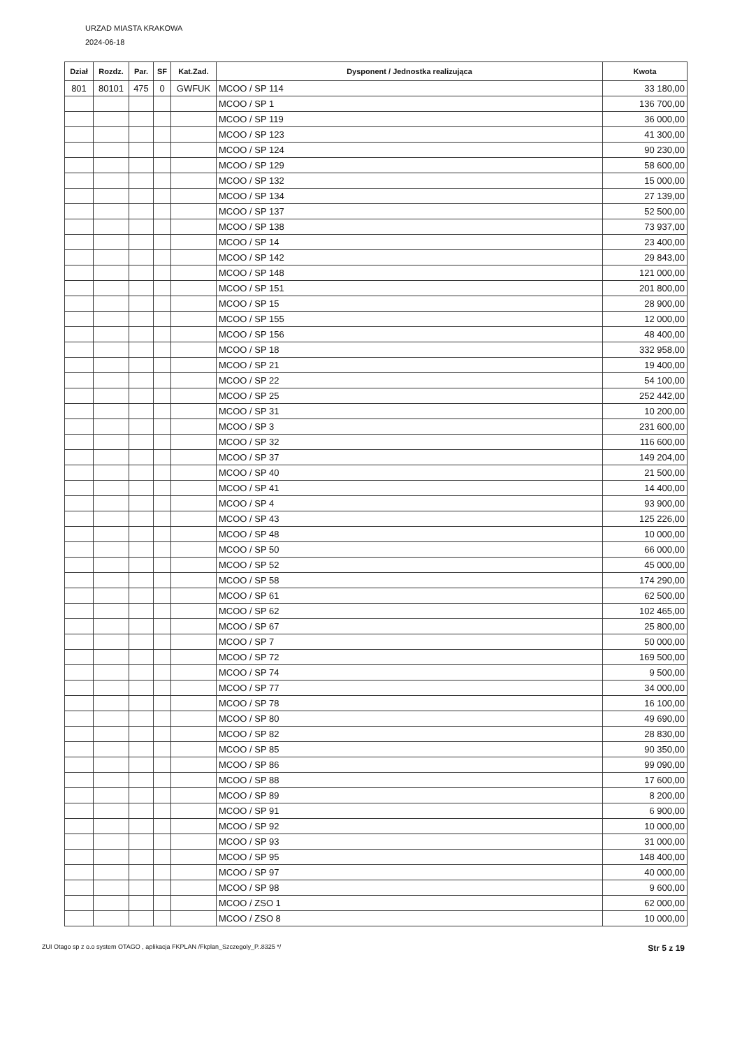URZAD MIASTA KRAKOWA
2024-06-18
| Dział | Rozdz. | Par. | SF | Kat.Zad. | Dysponent / Jednostka realizująca | Kwota |
| --- | --- | --- | --- | --- | --- | --- |
| 801 | 80101 | 475 | 0 | GWFUK | MCOO / SP 114 | 33 180,00 |
| | | | | | MCOO / SP 1 | 136 700,00 |
| | | | | | MCOO / SP 119 | 36 000,00 |
| | | | | | MCOO / SP 123 | 41 300,00 |
| | | | | | MCOO / SP 124 | 90 230,00 |
| | | | | | MCOO / SP 129 | 58 600,00 |
| | | | | | MCOO / SP 132 | 15 000,00 |
| | | | | | MCOO / SP 134 | 27 139,00 |
| | | | | | MCOO / SP 137 | 52 500,00 |
| | | | | | MCOO / SP 138 | 73 937,00 |
| | | | | | MCOO / SP 14 | 23 400,00 |
| | | | | | MCOO / SP 142 | 29 843,00 |
| | | | | | MCOO / SP 148 | 121 000,00 |
| | | | | | MCOO / SP 151 | 201 800,00 |
| | | | | | MCOO / SP 15 | 28 900,00 |
| | | | | | MCOO / SP 155 | 12 000,00 |
| | | | | | MCOO / SP 156 | 48 400,00 |
| | | | | | MCOO / SP 18 | 332 958,00 |
| | | | | | MCOO / SP 21 | 19 400,00 |
| | | | | | MCOO / SP 22 | 54 100,00 |
| | | | | | MCOO / SP 25 | 252 442,00 |
| | | | | | MCOO / SP 31 | 10 200,00 |
| | | | | | MCOO / SP 3 | 231 600,00 |
| | | | | | MCOO / SP 32 | 116 600,00 |
| | | | | | MCOO / SP 37 | 149 204,00 |
| | | | | | MCOO / SP 40 | 21 500,00 |
| | | | | | MCOO / SP 41 | 14 400,00 |
| | | | | | MCOO / SP 4 | 93 900,00 |
| | | | | | MCOO / SP 43 | 125 226,00 |
| | | | | | MCOO / SP 48 | 10 000,00 |
| | | | | | MCOO / SP 50 | 66 000,00 |
| | | | | | MCOO / SP 52 | 45 000,00 |
| | | | | | MCOO / SP 58 | 174 290,00 |
| | | | | | MCOO / SP 61 | 62 500,00 |
| | | | | | MCOO / SP 62 | 102 465,00 |
| | | | | | MCOO / SP 67 | 25 800,00 |
| | | | | | MCOO / SP 7 | 50 000,00 |
| | | | | | MCOO / SP 72 | 169 500,00 |
| | | | | | MCOO / SP 74 | 9 500,00 |
| | | | | | MCOO / SP 77 | 34 000,00 |
| | | | | | MCOO / SP 78 | 16 100,00 |
| | | | | | MCOO / SP 80 | 49 690,00 |
| | | | | | MCOO / SP 82 | 28 830,00 |
| | | | | | MCOO / SP 85 | 90 350,00 |
| | | | | | MCOO / SP 86 | 99 090,00 |
| | | | | | MCOO / SP 88 | 17 600,00 |
| | | | | | MCOO / SP 89 | 8 200,00 |
| | | | | | MCOO / SP 91 | 6 900,00 |
| | | | | | MCOO / SP 92 | 10 000,00 |
| | | | | | MCOO / SP 93 | 31 000,00 |
| | | | | | MCOO / SP 95 | 148 400,00 |
| | | | | | MCOO / SP 97 | 40 000,00 |
| | | | | | MCOO / SP 98 | 9 600,00 |
| | | | | | MCOO / ZSO 1 | 62 000,00 |
| | | | | | MCOO / ZSO 8 | 10 000,00 |
ZUI Otago sp z o.o system OTAGO , aplikacja FKPLAN /Fkplan_Szczegoly_P..8325 */ Str 5 z 19